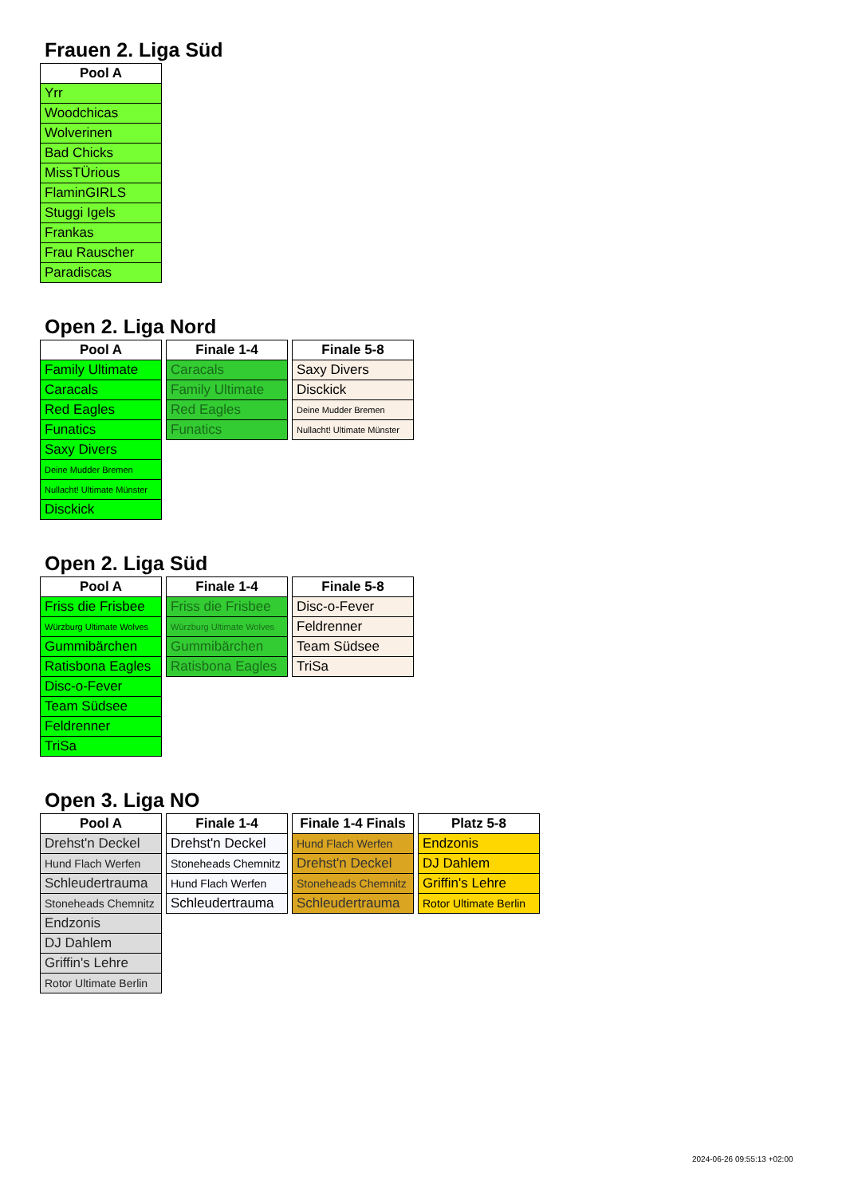Frauen 2. Liga Süd
| Pool A |
| --- |
| Yrr |
| Woodchicas |
| Wolverinen |
| Bad Chicks |
| MissTÜrious |
| FlaminGIRLS |
| Stuggi Igels |
| Frankas |
| Frau Rauscher |
| Paradiscas |
Open 2. Liga Nord
| Pool A |
| --- |
| Family Ultimate |
| Caracals |
| Red Eagles |
| Funatics |
| Saxy Divers |
| Deine Mudder Bremen |
| Nullacht! Ultimate Münster |
| Disckick |
| Finale 1-4 |
| --- |
| Caracals |
| Family Ultimate |
| Red Eagles |
| Funatics |
| Finale 5-8 |
| --- |
| Saxy Divers |
| Disckick |
| Deine Mudder Bremen |
| Nullacht! Ultimate Münster |
Open 2. Liga Süd
| Pool A |
| --- |
| Friss die Frisbee |
| Würzburg Ultimate Wolves |
| Gummibärchen |
| Ratisbona Eagles |
| Disc-o-Fever |
| Team Südsee |
| Feldrenner |
| TriSa |
| Finale 1-4 |
| --- |
| Friss die Frisbee |
| Würzburg Ultimate Wolves |
| Gummibärchen |
| Ratisbona Eagles |
| Finale 5-8 |
| --- |
| Disc-o-Fever |
| Feldrenner |
| Team Südsee |
| TriSa |
Open 3. Liga NO
| Pool A |
| --- |
| Drehst'n Deckel |
| Hund Flach Werfen |
| Schleudertrauma |
| Stoneheads Chemnitz |
| Endzonis |
| DJ Dahlem |
| Griffin's Lehre |
| Rotor Ultimate Berlin |
| Finale 1-4 |
| --- |
| Drehst'n Deckel |
| Stoneheads Chemnitz |
| Hund Flach Werfen |
| Schleudertrauma |
| Finale 1-4 Finals |
| --- |
| Hund Flach Werfen |
| Drehst'n Deckel |
| Stoneheads Chemnitz |
| Schleudertrauma |
| Platz 5-8 |
| --- |
| Endzonis |
| DJ Dahlem |
| Griffin's Lehre |
| Rotor Ultimate Berlin |
2024-06-26 09:55:13 +02:00